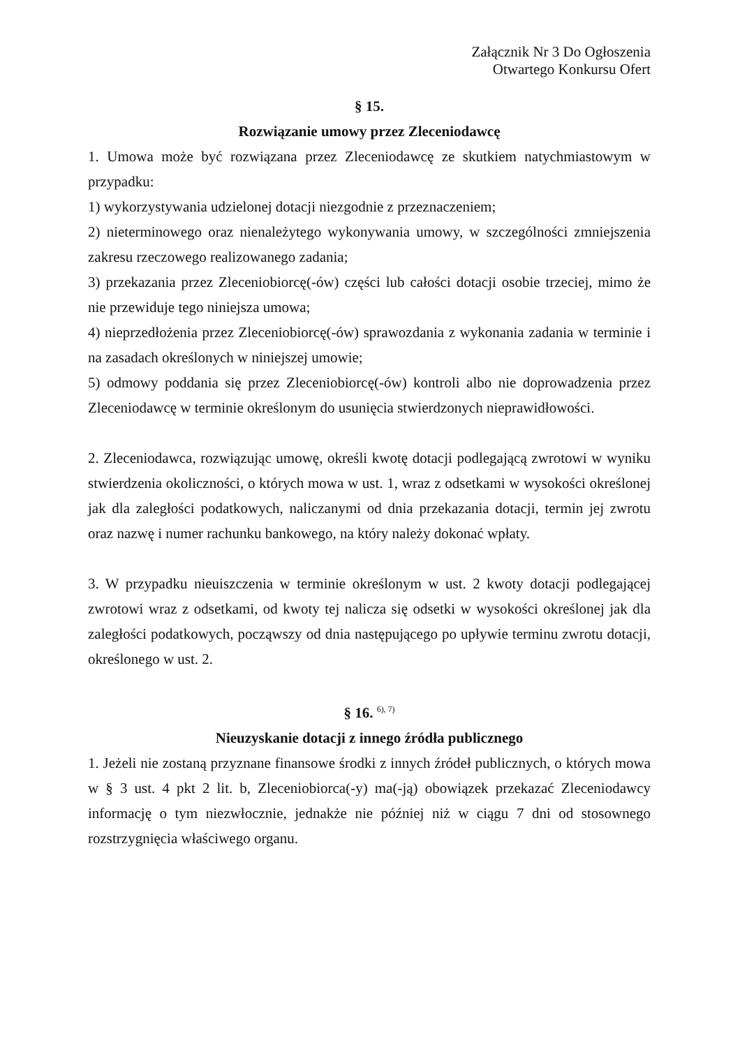Załącznik Nr 3 Do Ogłoszenia
Otwartego Konkursu Ofert
§ 15.
Rozwiązanie umowy przez Zleceniodawcę
1. Umowa może być rozwiązana przez Zleceniodawcę ze skutkiem natychmiastowym w przypadku:
1) wykorzystywania udzielonej dotacji niezgodnie z przeznaczeniem;
2) nieterminowego oraz nienależytego wykonywania umowy, w szczególności zmniejszenia zakresu rzeczowego realizowanego zadania;
3) przekazania przez Zleceniobiorcę(-ów) części lub całości dotacji osobie trzeciej, mimo że nie przewiduje tego niniejsza umowa;
4) nieprzedłożenia przez Zleceniobiorcę(-ów) sprawozdania z wykonania zadania w terminie i na zasadach określonych w niniejszej umowie;
5) odmowy poddania się przez Zleceniobiorcę(-ów) kontroli albo nie doprowadzenia przez Zleceniodawcę w terminie określonym do usunięcia stwierdzonych nieprawidłowości.
2. Zleceniodawca, rozwiązując umowę, określi kwotę dotacji podlegającą zwrotowi w wyniku stwierdzenia okoliczności, o których mowa w ust. 1, wraz z odsetkami w wysokości określonej jak dla zaległości podatkowych, naliczanymi od dnia przekazania dotacji, termin jej zwrotu oraz nazwę i numer rachunku bankowego, na który należy dokonać wpłaty.
3. W przypadku nieuiszczenia w terminie określonym w ust. 2 kwoty dotacji podlegającej zwrotowi wraz z odsetkami, od kwoty tej nalicza się odsetki w wysokości określonej jak dla zaległości podatkowych, począwszy od dnia następującego po upływie terminu zwrotu dotacji, określonego w ust. 2.
§ 16. <sup>6), 7)</sup>
Nieuzyskanie dotacji z innego źródła publicznego
1. Jeżeli nie zostaną przyznane finansowe środki z innych źródeł publicznych, o których mowa w § 3 ust. 4 pkt 2 lit. b, Zleceniobiorca(-y) ma(-ją) obowiązek przekazać Zleceniodawcy informację o tym niezwłocznie, jednakże nie później niż w ciągu 7 dni od stosownego rozstrzygnięcia właściwego organu.